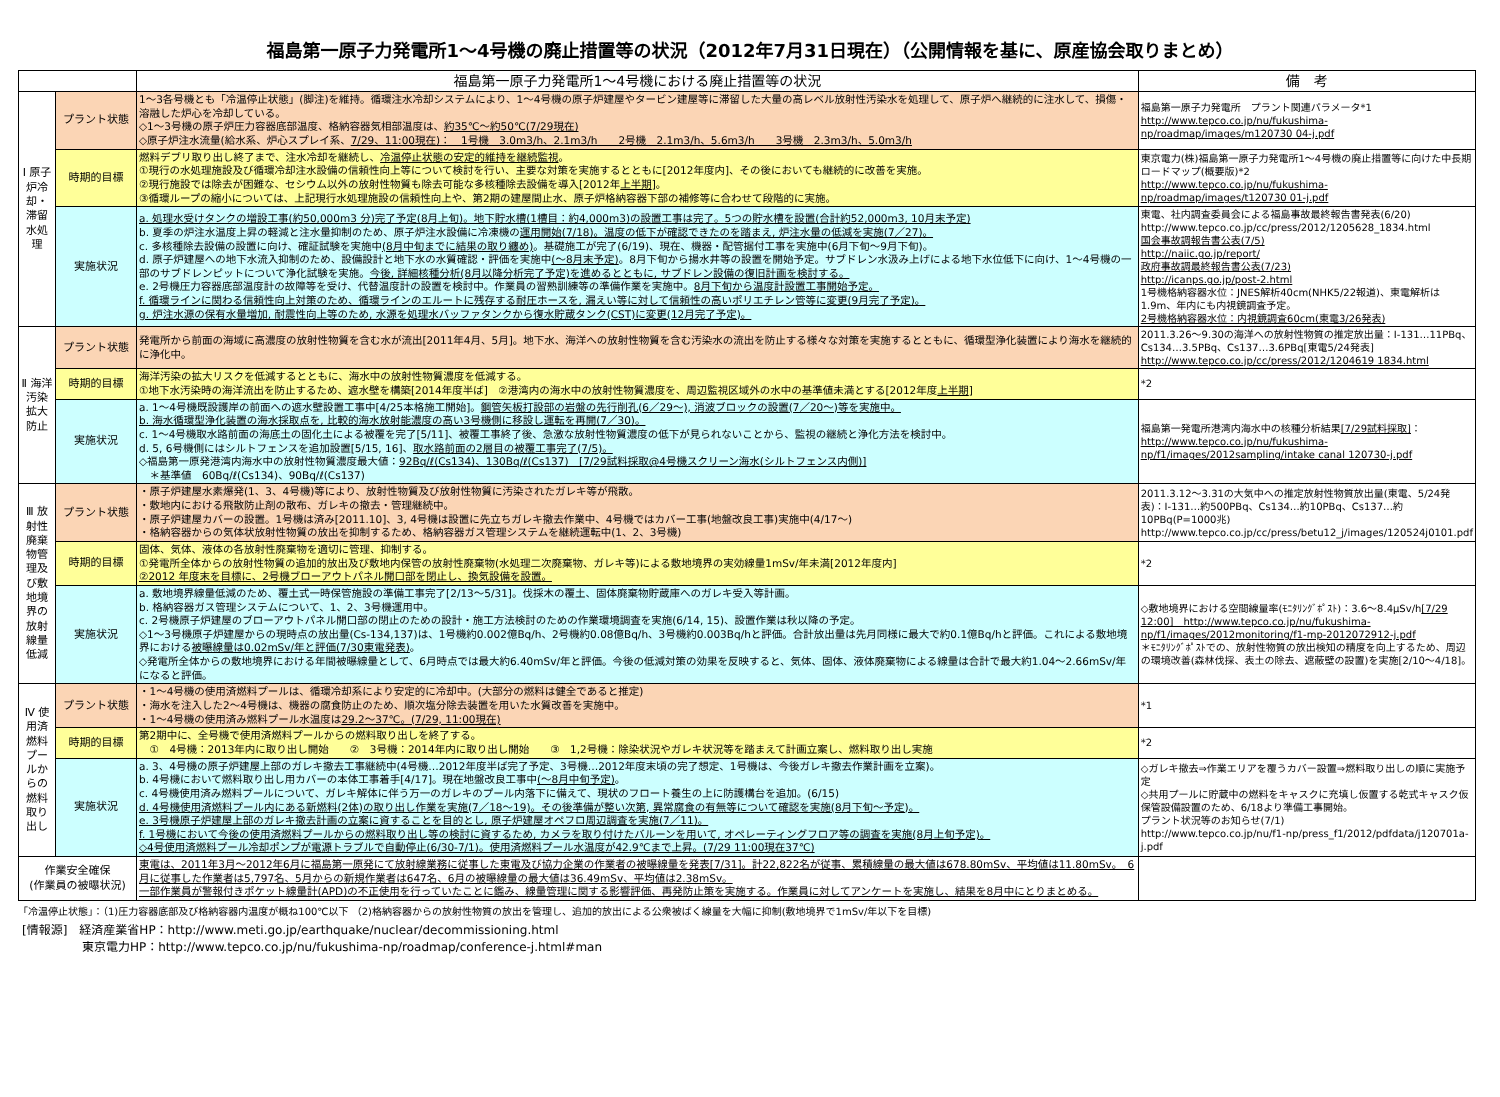福島第一原子力発電所1～4号機の廃止措置等の状況（2012年7月31日現在）（公開情報を基に、原産協会取りまとめ）
| | | 福島第一原子力発電所1～4号機における廃止措置等の状況 | 備 考 |
| --- | --- | --- | --- |
| Ⅰ 原子炉冷却・滞留水処理 | プラント状態 | 1～3各号機とも「冷温停止状態」(脚注)を維持。循環注水冷却システムにより、1～4号機の原子炉建屋やタービン建屋等に滞留した大量の高レベル放射性汚染水を処理して、原子炉へ継続的に注水して、損傷・溶融した炉心を冷却している。 ◇1～3号機の原子炉圧力容器底部温度、格納容器気相部温度は、 約35℃～約50℃(7/29現在) ◇原子炉注水流量(給水系、炉心スプレイ系、 7/29、11:00現在)： 1号機 3.0m3/h、2.1m3/h 2号機 2.1m3/h、5.6m3/h 3号機 2.3m3/h、5.0m3/h | 福島第一原子力発電所 プラント関連パラメータ*1 http://www.tepco.co.jp/nu/fukushima-np/roadmap/images/m120730 04-j.pdf |
| | 時期的目標 | 燃料デブリ取り出し終了まで、注水冷却を継続し、 冷温停止状態の安定的維持を継続監視 。 ①現行の水処理施設及び循環冷却注水設備の信頼性向上等について検討を行い、主要な対策を実施するとともに[2012年度内]、その後においても継続的に改善を実施。 ②現行施設では除去が困難な、セシウム以外の放射性物質も除去可能な多核種除去設備を導入[2012年 上半期 ]。 ③循環ループの縮小については、上記現行水処理施設の信頼性向上や、第2期の建屋間止水、原子炉格納容器下部の補修等に合わせて段階的に実施。 | 東京電力(株)福島第一原子力発電所1～4号機の廃止措置等に向けた中長期ロードマップ(概要版)*2 http://www.tepco.co.jp/nu/fukushima-np/roadmap/images/t120730 01-j.pdf |
| | 実施状況 | a. 処理水受けタンクの増設工事(約50,000m3 分)完了予定(8月上旬)。地下貯水槽(1槽目：約4,000m3)の設置工事は完了。5つの貯水槽を設置(合計約52,000m3, 10月末予定) b. 夏季の炉注水温度上昇の軽減と注水量抑制のため、原子炉注水設備に冷凍機の 運用開始(7/18)。温度の低下が確認できたのを踏まえ, 炉注水量の低減を実施(7／27)。 c. 多核種除去設備の設置に向け、確証試験を実施中 (8月中旬までに結果の取り纏め) 。基礎施工が完了(6/19)、現在、機器・配管据付工事を実施中(6月下旬～9月下旬)。 d. 原子炉建屋への地下水流入抑制のため、設備設計と地下水の水質確認・評価を実施中 (～8月末予定) 。8月下旬から揚水井等の設置を開始予定。サブドレン水汲み上げによる地下水位低下に向け、1～4号機の一部のサブドレンピットについて浄化試験を実施。 今後, 詳細核種分析(8月以降分析完了予定)を進めるとともに, サブドレン設備の復旧計画を検討する。 e. 2号機圧力容器底部温度計の故障等を受け、代替温度計の設置を検討中。作業員の習熟訓練等の準備作業を実施中。 8月下旬から温度計設置工事開始予定。 f. 循環ラインに関わる信頼性向上対策のため、循環ラインのエルートに残存する耐圧ホースを, 漏えい等に対して信頼性の高いポリエチレン管等に変更(9月完了予定)。 g. 炉注水源の保有水量増加, 耐震性向上等のため, 水源を処理水バッファタンクから復水貯蔵タンク(CST)に変更(12月完了予定)。 | 東電、社内調査委員会による福島事故最終報告書発表(6/20) http://www.tepco.co.jp/cc/press/2012/1205628_1834.html 国会事故調報告書公表(7/5) http://naiic.go.jp/report/ 政府事故調最終報告書公表(7/23) http://icanps.go.jp/post-2.html 1号機格納容器水位：JNES解析40cm(NHK5/22報道)、東電解析は1.9m、年内にも内視鏡調査予定。 2号機格納容器水位：内視鏡調査60cm(東電3/26発表) |
| Ⅱ 海洋汚染拡大防止 | プラント状態 | 発電所から前面の海域に高濃度の放射性物質を含む水が流出[2011年4月、5月]。地下水、海洋への放射性物質を含む汚染水の流出を防止する様々な対策を実施するとともに、循環型浄化装置により海水を継続的に浄化中。 | 2011.3.26～9.30の海洋への放射性物質の推定放出量：I-131…11PBq、Cs134…3.5PBq、Cs137…3.6PBq[東電5/24発表] http://www.tepco.co.jp/cc/press/2012/1204619 1834.html |
| | 時期的目標 | 海洋汚染の拡大リスクを低減するとともに、海水中の放射性物質濃度を低減する。 ①地下水汚染時の海洋流出を防止するため、遮水壁を構築[2014年度半ば] ②港湾内の海水中の放射性物質濃度を、周辺監視区域外の水中の基準値未満とする[2012年度 上半期 ] | *2 |
| | 実施状況 | a. 1～4号機既設護岸の前面への遮水壁設置工事中[4/25本格施工開始]。 鋼管矢板打設部の岩盤の先行削孔(6／29～), 消波ブロックの設置(7／20～)等を実施中。 b. 海水循環型浄化装置の海水採取点を, 比較的海水放射能濃度の高い3号機側に移設し運転を再開(7／30)。 c. 1～4号機取水路前面の海底土の固化土による被覆を完了[5/11]、被覆工事終了後、急激な放射性物質濃度の低下が見られないことから、監視の継続と浄化方法を検討中。 d. 5, 6号機側にはシルトフェンスを追加設置[5/15, 16]、 取水路前面の2層目の被覆工事完了(7/5)。 ◇福島第一原発港湾内海水中の放射性物質濃度最大値： 92Bq/ℓ(Cs134)、130Bq/ℓ(Cs137) [7/29試料採取@4号機スクリーン海水(シルトフェンス内側)] ＊基準値 60Bq/ℓ(Cs134)、90Bq/ℓ(Cs137) | 福島第一発電所港湾内海水中の核種分析結果 [7/29試料採取] ： http://www.tepco.co.jp/nu/fukushima-np/f1/images/2012sampling/intake canal 120730-j.pdf |
| Ⅲ 放射性廃棄物管理及び敷地境界の放射線量低減 | プラント状態 | ・原子炉建屋水素爆発(1、3、4号機)等により、放射性物質及び放射性物質に汚染されたガレキ等が飛散。 ・敷地内における飛散防止剤の散布、ガレキの撤去・管理継続中。 ・原子炉建屋カバーの設置。1号機は済み[2011.10]、3, 4号機は設置に先立ちガレキ撤去作業中、4号機ではカバー工事(地盤改良工事)実施中(4/17～) ・格納容器からの気体状放射性物質の放出を抑制するため、格納容器ガス管理システムを継続運転中(1、2、3号機) | 2011.3.12～3.31の大気中への推定放射性物質放出量(東電、5/24発表)：I-131…約500PBq、Cs134…約10PBq、Cs137…約10PBq(P=1000兆) http://www.tepco.co.jp/cc/press/betu12_j/images/120524j0101.pdf |
| | 時期的目標 | 固体、気体、液体の各放射性廃棄物を適切に管理、抑制する。 ①発電所全体からの放射性物質の追加的放出及び敷地内保管の放射性廃棄物(水処理二次廃棄物、ガレキ等)による敷地境界の実効線量1mSv/年未満[2012年度内] ②2012 年度末を目標に、2号機ブローアウトパネル開口部を閉止し、換気設備を設置。 | *2 |
| | 実施状況 | a. 敷地境界線量低減のため、覆土式一時保管施設の準備工事完了[2/13～5/31]。伐採木の覆土、固体廃棄物貯蔵庫へのガレキ受入等計画。 b. 格納容器ガス管理システムについて、1、2、3号機運用中。 c. 2号機原子炉建屋のブローアウトパネル開口部の閉止のための設計・施工方法検討のための作業環境調査を実施(6/14, 15)、設置作業は秋以降の予定。 ◇1～3号機原子炉建屋からの現時点の放出量(Cs-134,137)は、1号機約0.002億Bq/h、2号機約0.08億Bq/h、3号機約0.003Bq/hと評価。合計放出量は先月同様に最大で約0.1億Bq/hと評価。これによる敷地境界における 被曝線量は0.02mSv/年と評価(7/30東電発表) 。 ◇発電所全体からの敷地境界における年間被曝線量として、6月時点では最大約6.40mSv/年と評価。今後の低減対策の効果を反映すると、気体、固体、液体廃棄物による線量は合計で最大約1.04～2.66mSv/年になると評価。 | ◇敷地境界における空間線量率(ﾓﾆﾀﾘﾝｸﾞﾎﾟｽﾄ)：3.6～8.4μSv/h [7/29 12:00] http://www.tepco.co.jp/nu/fukushima-np/f1/images/2012monitoring/f1-mp-2012072912-j.pdf ＊ﾓﾆﾀﾘﾝｸﾞﾎﾟｽﾄでの、放射性物質の放出検知の精度を向上するため、周辺の環境改善(森林伐採、表土の除去、遮蔽壁の設置)を実施[2/10～4/18]。 |
| Ⅳ 使用済燃料プールからの燃料取り出し | プラント状態 | ・1～4号機の使用済燃料プールは、循環冷却系により安定的に冷却中。(大部分の燃料は健全であると推定) ・海水を注入した2～4号機は、機器の腐食防止のため、順次塩分除去装置を用いた水質改善を実施中。 ・1～4号機の使用済み燃料プール水温度は 29.2～37℃。(7/29, 11:00現在) | *1 |
| | 時期的目標 | 第2期中に、全号機で使用済燃料プールからの燃料取り出しを終了する。 ① 4号機：2013年内に取り出し開始 ② 3号機：2014年内に取り出し開始 ③ 1,2号機：除染状況やガレキ状況等を踏まえて計画立案し、燃料取り出し実施 | *2 |
| | 実施状況 | a. 3、4号機の原子炉建屋上部のガレキ撤去工事継続中(4号機…2012年度半ば完了予定、3号機…2012年度末頃の完了想定、1号機は、今後ガレキ撤去作業計画を立案)。 b. 4号機において燃料取り出し用カバーの本体工事着手[4/17]。現在地盤改良工事中 (～8月中旬予定) 。 c. 4号機使用済み燃料プールについて、ガレキ解体に伴う万一のガレキのプール内落下に備えて、現状のフロート養生の上に防護構台を追加。(6/15) d. 4号機使用済燃料プール内にある新燃料(2体)の取り出し作業を実施(7／18～19)。その後準備が整い次第, 異常腐食の有無等について確認を実施(8月下旬～予定)。 e. 3号機原子炉建屋上部のガレキ撤去計画の立案に資することを目的とし, 原子炉建屋オペフロ周辺調査を実施(7／11)。 f. 1号機において今後の使用済燃料プールからの燃料取り出し等の検討に資するため, カメラを取り付けたバルーンを用いて, オペレーティングフロア等の調査を実施(8月上旬予定)。 ◇4号使用済燃料プール冷却ポンプが電源トラブルで自動停止(6/30-7/1)。使用済燃料プール水温度が42.9℃まで上昇。(7/29 11:00現在37℃) | ◇ガレキ撤去⇒作業エリアを覆うカバー設置⇒燃料取り出しの順に実施予定 ◇共用プールに貯蔵中の燃料をキャスクに充填し仮置する乾式キャスク仮保管設備設置のため、6/18より準備工事開始。 プラント状況等のお知らせ(7/1) http://www.tepco.co.jp/nu/f1-np/press_f1/2012/pdfdata/j120701a-j.pdf |
| 作業安全確保 (作業員の被曝状況) | | 東電は、2011年3月～2012年6月に福島第一原発にて放射線業務に従事した東電及び協力企業の作業者の被曝線量を発表[7/31]。計22,822名が従事、累積線量の最大値は678.80mSv、平均値は11.80mSv。 6月に従事した作業者は5,797名、5月からの新規作業者は647名、6月の被曝線量の最大値は36.49mSv、平均値は2.38mSv。 一部作業員が警報付きポケット線量計(APD)の不正使用を行っていたことに鑑み、線量管理に関する影響評価、再発防止策を実施する。作業員に対してアンケートを実施し、結果を8月中にとりまとめる。 | |
「冷温停止状態」：（1)圧力容器底部及び格納容器内温度が概ね100℃以下 （2)格納容器からの放射性物質の放出を管理し、追加的放出による公衆被ばく線量を大幅に抑制(敷地境界で1mSv/年以下を目標)
[情報源]　経済産業省HP：http://www.meti.go.jp/earthquake/nuclear/decommissioning.html
　　　　　東京電力HP：http://www.tepco.co.jp/nu/fukushima-np/roadmap/conference-j.html#man